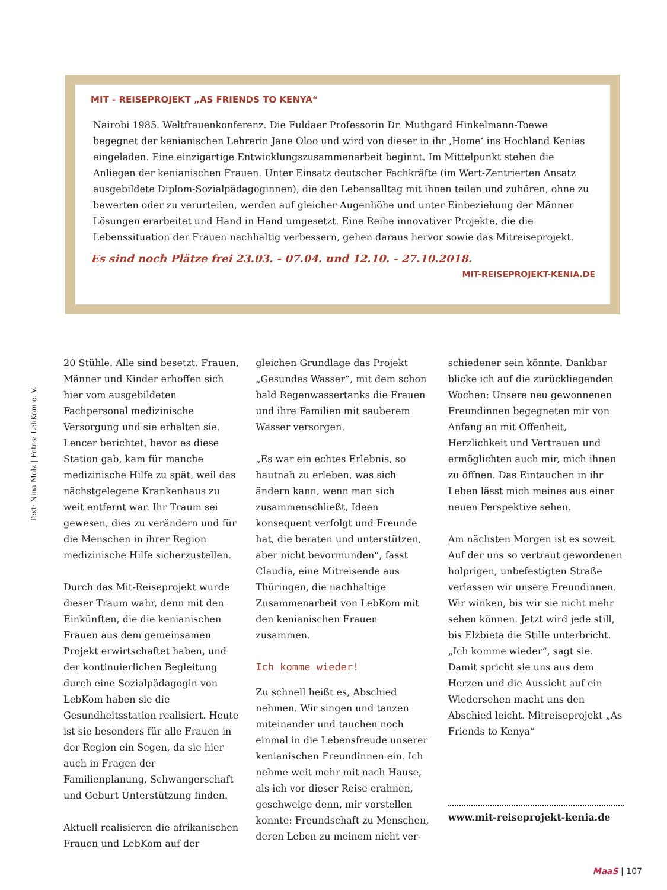MIT - REISEPROJEKT „AS FRIENDS TO KENYA“
Nairobi 1985. Weltfrauenkonferenz. Die Fuldaer Professorin Dr. Muthgard Hinkelmann-Toewe begegnet der kenianischen Lehrerin Jane Oloo und wird von dieser in ihr ‚Home‘ ins Hochland Kenias eingeladen. Eine einzigartige Entwicklungszusammenarbeit beginnt. Im Mittelpunkt stehen die Anliegen der kenianischen Frauen. Unter Einsatz deutscher Fachkräfte (im Wert-Zentrierten Ansatz ausgebildete Diplom-Sozialpädagoginnen), die den Lebensalltag mit ihnen teilen und zuhören, ohne zu bewerten oder zu verurteilen, werden auf gleicher Augenhöhe und unter Einbeziehung der Männer Lösungen erarbeitet und Hand in Hand umgesetzt. Eine Reihe innovativer Projekte, die die Lebenssituation der Frauen nachhaltig verbessern, gehen daraus hervor sowie das Mitreiseprojekt.
Es sind noch Plätze frei 23.03. - 07.04. und 12.10. - 27.10.2018.
MIT-REISEPROJEKT-KENIA.DE
Text: Nina Molz | Fotos: LebKom e. V.
20 Stühle. Alle sind besetzt. Frauen, Männer und Kinder erhoffen sich hier vom ausgebildeten Fachpersonal medizinische Versorgung und sie erhalten sie. Lencer berichtet, bevor es diese Station gab, kam für manche medizinische Hilfe zu spät, weil das nächstgelegene Krankenhaus zu weit entfernt war. Ihr Traum sei gewesen, dies zu verändern und für die Menschen in ihrer Region medizinische Hilfe sicherzustellen.
Durch das Mit-Reiseprojekt wurde dieser Traum wahr, denn mit den Einkünften, die die kenianischen Frauen aus dem gemeinsamen Projekt erwirtschaftet haben, und der kontinuierlichen Begleitung durch eine Sozialpädagogin von LebKom haben sie die Gesundheitsstation realisiert. Heute ist sie besonders für alle Frauen in der Region ein Segen, da sie hier auch in Fragen der Familienplanung, Schwangerschaft und Geburt Unterstützung finden.
Aktuell realisieren die afrikanischen Frauen und LebKom auf der
gleichen Grundlage das Projekt „Gesundes Wasser“, mit dem schon bald Regenwassertanks die Frauen und ihre Familien mit sauberem Wasser versorgen.
„Es war ein echtes Erlebnis, so hautnah zu erleben, was sich ändern kann, wenn man sich zusammenschließt, Ideen konsequent verfolgt und Freunde hat, die beraten und unterstützen, aber nicht bevormunden“, fasst Claudia, eine Mitreisende aus Thüringen, die nachhaltige Zusammenarbeit von LebKom mit den kenianischen Frauen zusammen.
Ich komme wieder!
Zu schnell heißt es, Abschied nehmen. Wir singen und tanzen miteinander und tauchen noch einmal in die Lebensfreude unserer kenianischen Freundinnen ein. Ich nehme weit mehr mit nach Hause, als ich vor dieser Reise erahnen, geschweige denn, mir vorstellen konnte: Freundschaft zu Menschen, deren Leben zu meinem nicht ver-
schiedener sein könnte. Dankbar blicke ich auf die zurückliegenden Wochen: Unsere neu gewonnenen Freundinnen begegneten mir von Anfang an mit Offenheit, Herzlichkeit und Vertrauen und ermöglichten auch mir, mich ihnen zu öffnen. Das Eintauchen in ihr Leben lässt mich meines aus einer neuen Perspektive sehen.
Am nächsten Morgen ist es soweit. Auf der uns so vertraut gewordenen holprigen, unbefestigten Straße verlassen wir unsere Freundinnen. Wir winken, bis wir sie nicht mehr sehen können. Jetzt wird jede still, bis Elzbieta die Stille unterbricht. „Ich komme wieder“, sagt sie. Damit spricht sie uns aus dem Herzen und die Aussicht auf ein Wiedersehen macht uns den Abschied leicht. Mitreiseprojekt „As Friends to Kenya“
www.mit-reiseprojekt-kenia.de
MaaS | 107